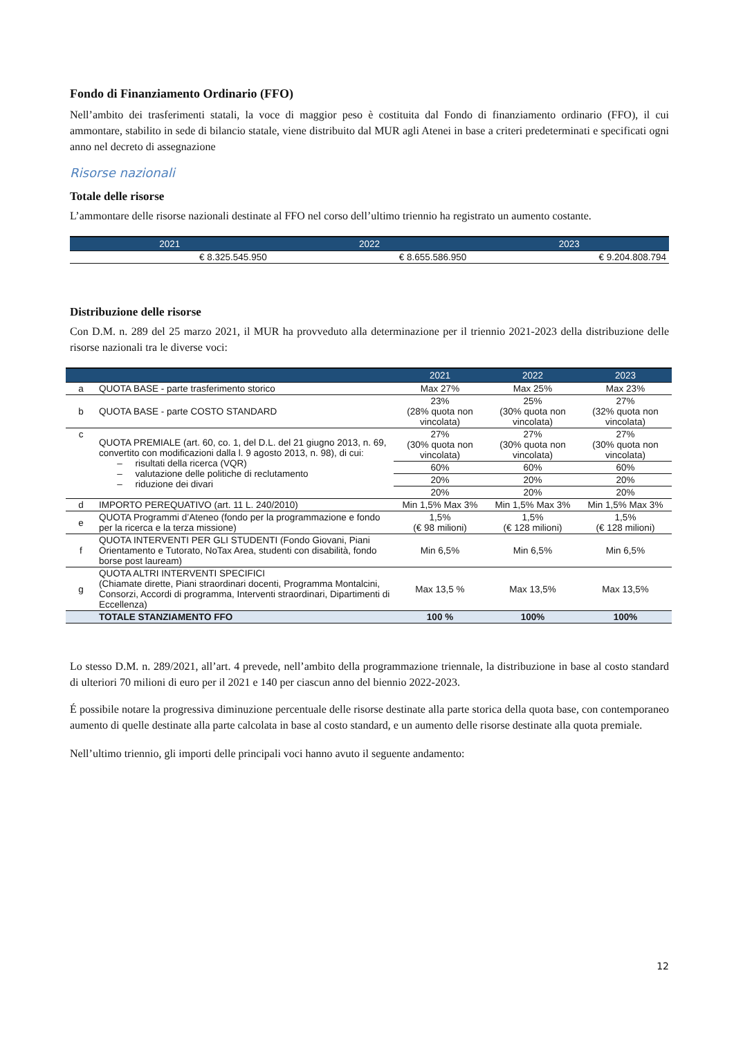Fondo di Finanziamento Ordinario (FFO)
Nell’ambito dei trasferimenti statali, la voce di maggior peso è costituita dal Fondo di finanziamento ordinario (FFO), il cui ammontare, stabilito in sede di bilancio statale, viene distribuito dal MUR agli Atenei in base a criteri predeterminati e specificati ogni anno nel decreto di assegnazione
Risorse nazionali
Totale delle risorse
L’ammontare delle risorse nazionali destinate al FFO nel corso dell’ultimo triennio ha registrato un aumento costante.
| 2021 | 2022 | 2023 |
| --- | --- | --- |
| € 8.325.545.950 | € 8.655.586.950 | € 9.204.808.794 |
Distribuzione delle risorse
Con D.M. n. 289 del 25 marzo 2021, il MUR ha provveduto alla determinazione per il triennio 2021-2023 della distribuzione delle risorse nazionali tra le diverse voci:
| | | 2021 | 2022 | 2023 |
| --- | --- | --- | --- | --- |
| a | QUOTA BASE - parte trasferimento storico | Max 27% | Max 25% | Max 23% |
| b | QUOTA BASE - parte COSTO STANDARD | 23% (28% quota non vincolata) | 25% (30% quota non vincolata) | 27% (32% quota non vincolata) |
| c | QUOTA PREMIALE (art. 60, co. 1, del D.L. del 21 giugno 2013, n. 69, convertito con modificazioni dalla l. 9 agosto 2013, n. 98), di cui: – risultati della ricerca (VQR) – valutazione delle politiche di reclutamento – riduzione dei divari | 27% (30% quota non vincolata) | 27% (30% quota non vincolata) | 27% (30% quota non vincolata) |
| | | 60% | 60% | 60% |
| | | 20% | 20% | 20% |
| | | 20% | 20% | 20% |
| d | IMPORTO PEREQUATIVO (art. 11 L. 240/2010) | Min 1,5% Max 3% | Min 1,5% Max 3% | Min 1,5% Max 3% |
| e | QUOTA Programmi d’Ateneo (fondo per la programmazione e fondo per la ricerca e la terza missione) | 1,5% (€ 98 milioni) | 1,5% (€ 128 milioni) | 1,5% (€ 128 milioni) |
| f | QUOTA INTERVENTI PER GLI STUDENTI (Fondo Giovani, Piani Orientamento e Tutorato, NoTax Area, studenti con disabilità, fondo borse post lauream) | Min 6,5% | Min 6,5% | Min 6,5% |
| g | QUOTA ALTRI INTERVENTI SPECIFICI (Chiamate dirette, Piani straordinari docenti, Programma Montalcini, Consorzi, Accordi di programma, Interventi straordinari, Dipartimenti di Eccellenza) | Max 13,5 % | Max 13,5% | Max 13,5% |
| | TOTALE STANZIAMENTO FFO | 100 % | 100% | 100% |
Lo stesso D.M. n. 289/2021, all’art. 4 prevede, nell’ambito della programmazione triennale, la distribuzione in base al costo standard di ulteriori 70 milioni di euro per il 2021 e 140 per ciascun anno del biennio 2022-2023.
É possibile notare la progressiva diminuzione percentuale delle risorse destinate alla parte storica della quota base, con contemporaneo aumento di quelle destinate alla parte calcolata in base al costo standard, e un aumento delle risorse destinate alla quota premiale.
Nell’ultimo triennio, gli importi delle principali voci hanno avuto il seguente andamento:
12